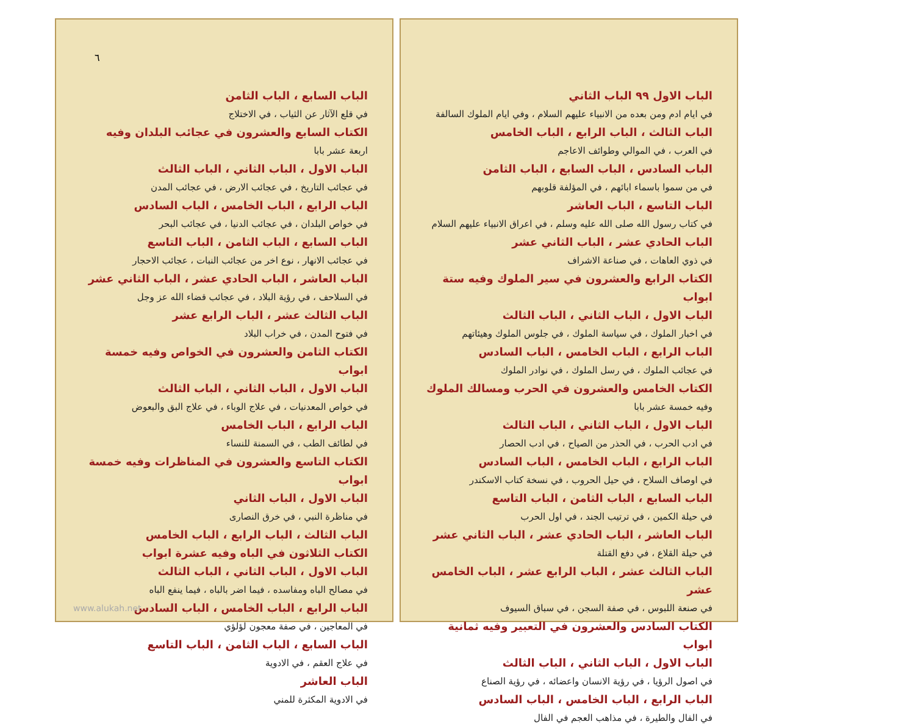الباب السابع ، الباب الثامن
في قلع الآثار عن الثياب ، في الاختلاج
الكتاب السابع والعشرون في عجائب البلدان وفيه
اربعة عشر بابا
الباب الاول ، الباب الثاني ، الباب الثالث
في عجائب التاريخ ، في عجائب الارض ، في عجائب المدن
الباب الرابع ، الباب الخامس ، الباب السادس
في خواص البلدان ، في عجائب الدنيا ، في عجائب البحر
الباب السابع ، الباب الثامن ، الباب التاسع
في عجائب الانهار ، نوع اخر من عجائب النبات ، عجائب الاحجار
الباب العاشر ، الباب الحادي عشر ، الباب الثاني عشر
في السلاحف ، في رؤية البلاد ، في عجائب قضاء الله عز وجل
الباب الثالث عشر ، الباب الرابع عشر
في فتوح المدن ، في خراب البلاد
الكتاب الثامن والعشرون في الخواص وفيه خمسة ابواب
الباب الاول ، الباب الثاني ، الباب الثالث
في خواص المعدنيات ، في علاج الوباء ، في علاج البق والبعوض
الباب الرابع ، الباب الخامس
في لطائف الطب ، في السمنة للنساء
الكتاب التاسع والعشرون في المناظرات وفيه خمسة ابواب
الباب الاول ، الباب الثاني
في مناظرة النبي ، في خرق النصارى
الباب الثالث ، الباب الرابع ، الباب الخامس
الكتاب الثلاثون في الباه وفيه عشرة ابواب
الباب الاول ، الباب الثاني ، الباب الثالث
في مصالح الباه ومفاسده ، فيما اضر بالباه ، فيما ينفع الباه
الباب الرابع ، الباب الخامس ، الباب السادس
في المعاجين ، في صفة معجون لؤلؤي
الباب السابع ، الباب الثامن ، الباب التاسع
في علاج العقم ، في الادوية
الباب العاشر
في الادوية المكثرة للمني
الباب الاول ٩٩ الباب الثاني
في ايام ادم ومن بعده من الانبياء عليهم السلام ، وفي ايام الملوك السالفة
الباب الثالث ، الباب الرابع ، الباب الخامس
في العرب ، في الموالي وطوائف الاعاجم
الباب السادس ، الباب السابع ، الباب الثامن
في من سموا باسماء ابائهم ، في المؤلفة قلوبهم
الباب التاسع ، الباب العاشر
في كتاب رسول الله صلى الله عليه وسلم ، في اعراق الانبياء عليهم السلام
الباب الحادي عشر ، الباب الثاني عشر
في ذوي العاهات ، في صناعة الاشراف
الكتاب الرابع والعشرون في سير الملوك وفيه ستة ابواب
الباب الاول ، الباب الثاني ، الباب الثالث
في اخبار الملوك ، في سياسة الملوك ، في جلوس الملوك وهيئاتهم
الباب الرابع ، الباب الخامس ، الباب السادس
في عجائب الملوك ، في رسل الملوك ، في نوادر الملوك
الكتاب الخامس والعشرون في الحرب ومسالك الملوك
وفيه خمسة عشر بابا
الباب الاول ، الباب الثاني ، الباب الثالث
في ادب الحرب ، في الحذر من الصياح ، في ادب الحصار
الباب الرابع ، الباب الخامس ، الباب السادس
في اوصاف السلاح ، في حيل الحروب ، في نسخة كتاب الاسكندر
الباب السابع ، الباب الثامن ، الباب التاسع
في حيلة الكمين ، في ترتيب الجند ، في اول الحرب
الباب العاشر ، الباب الحادي عشر ، الباب الثاني عشر
في حيلة القلاع ، في دفع القتلة
الباب الثالث عشر ، الباب الرابع عشر ، الباب الخامس عشر
في صنعة اللبوس ، في صفة السجن ، في سباق السيوف
الكتاب السادس والعشرون في التعبير وفيه ثمانية ابواب
الباب الاول ، الباب الثاني ، الباب الثالث
في اصول الرؤيا ، في رؤية الانسان واعضائه ، في رؤية الصناع
الباب الرابع ، الباب الخامس ، الباب السادس
في الفال والطيرة ، في مذاهب العجم في الفال
٦
www.alukah.net